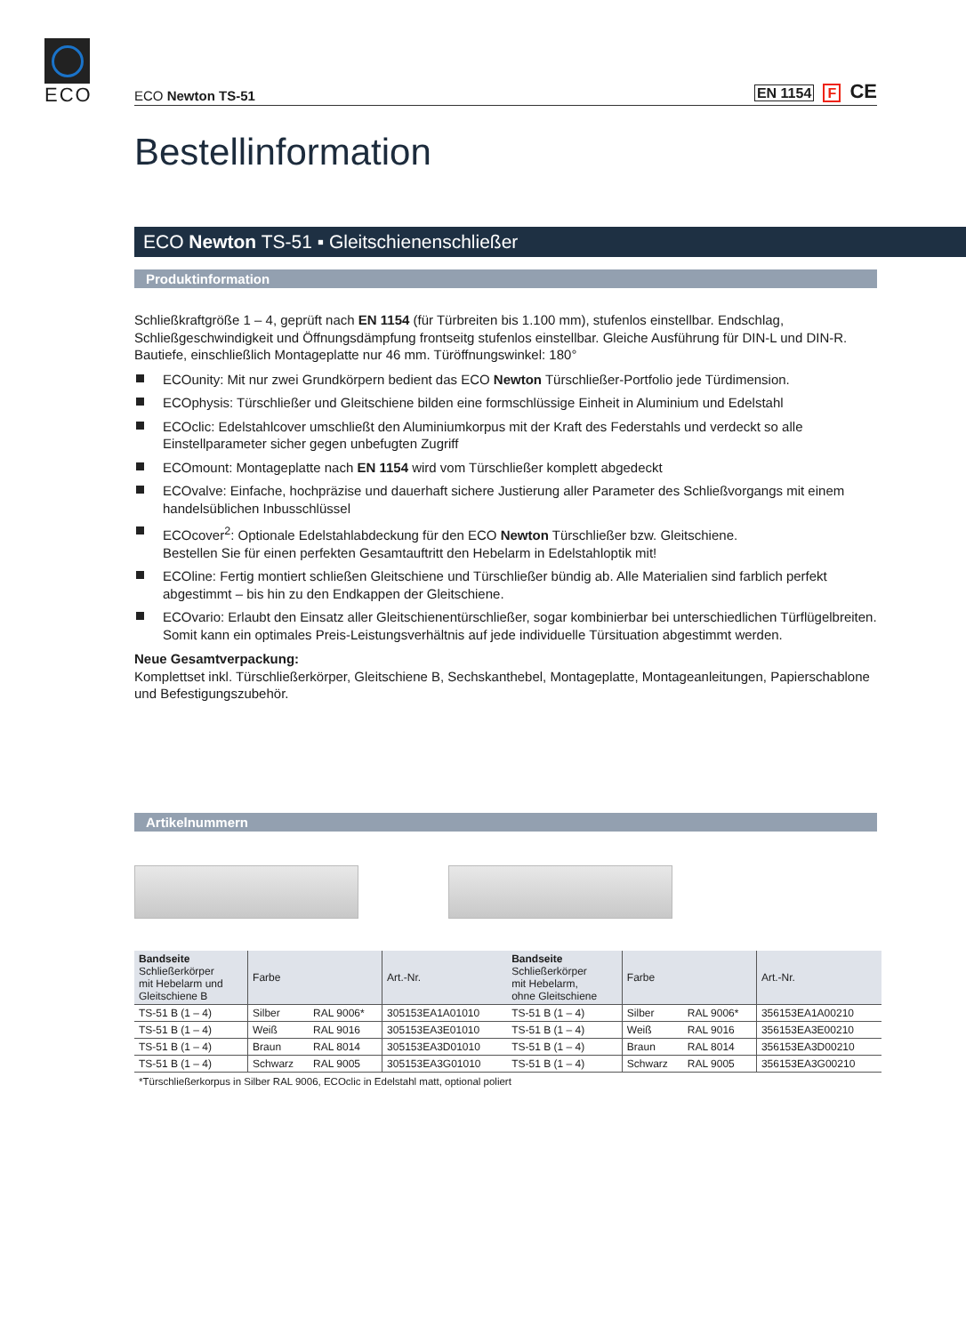ECO
ECO Newton TS-51
EN 1154 F CE
Bestellinformation
ECO Newton TS-51 ▪ Gleitschienenschließer
Produktinformation
Schließkraftgröße 1 – 4, geprüft nach EN 1154 (für Türbreiten bis 1.100 mm), stufenlos einstellbar. Endschlag, Schließgeschwindigkeit und Öffnungsdämpfung frontseitg stufenlos einstellbar. Gleiche Ausführung für DIN-L und DIN-R. Bautiefe, einschließlich Montageplatte nur 46 mm. Türöffnungswinkel: 180°
ECOunity: Mit nur zwei Grundkörpern bedient das ECO Newton Türschließer-Portfolio jede Türdimension.
ECOphysis: Türschließer und Gleitschiene bilden eine formschlüssige Einheit in Aluminium und Edelstahl
ECOclic: Edelstahlcover umschließt den Aluminiumkorpus mit der Kraft des Federstahls und verdeckt so alle Einstellparameter sicher gegen unbefugten Zugriff
ECOmount: Montageplatte nach EN 1154 wird vom Türschließer komplett abgedeckt
ECOvalve: Einfache, hochpräzise und dauerhaft sichere Justierung aller Parameter des Schließvorgangs mit einem handelsüblichen Inbusschlüssel
ECOcover<sup>2</sup>: Optionale Edelstahlabdeckung für den ECO Newton Türschließer bzw. Gleitschiene.
Bestellen Sie für einen perfekten Gesamtauftritt den Hebelarm in Edelstahloptik mit!
ECOline: Fertig montiert schließen Gleitschiene und Türschließer bündig ab. Alle Materialien sind farblich perfekt abgestimmt – bis hin zu den Endkappen der Gleitschiene.
ECOvario: Erlaubt den Einsatz aller Gleitschienentürschließer, sogar kombinierbar bei unterschiedlichen Türflügelbreiten. Somit kann ein optimales Preis-Leistungsverhältnis auf jede individuelle Türsituation abgestimmt werden.
Neue Gesamtverpackung:
Komplettset inkl. Türschließerkörper, Gleitschiene B, Sechskanthebel, Montageplatte, Montageanleitungen, Papierschablone und Befestigungszubehör.
Artikelnummern
| Bandseite Schließerkörper mit Hebelarm und Gleitschiene B | Farbe | | Art.-Nr. | Bandseite Schließerkörper mit Hebelarm, ohne Gleitschiene | Farbe | | Art.-Nr. |
| --- | --- | --- | --- | --- | --- | --- | --- |
| TS-51 B (1 – 4) | Silber | RAL 9006* | 305153EA1A01010 | TS-51 B (1 – 4) | Silber | RAL 9006* | 356153EA1A00210 |
| TS-51 B (1 – 4) | Weiß | RAL 9016 | 305153EA3E01010 | TS-51 B (1 – 4) | Weiß | RAL 9016 | 356153EA3E00210 |
| TS-51 B (1 – 4) | Braun | RAL 8014 | 305153EA3D01010 | TS-51 B (1 – 4) | Braun | RAL 8014 | 356153EA3D00210 |
| TS-51 B (1 – 4) | Schwarz | RAL 9005 | 305153EA3G01010 | TS-51 B (1 – 4) | Schwarz | RAL 9005 | 356153EA3G00210 |
*Türschließerkorpus in Silber RAL 9006, ECOclic in Edelstahl matt, optional poliert